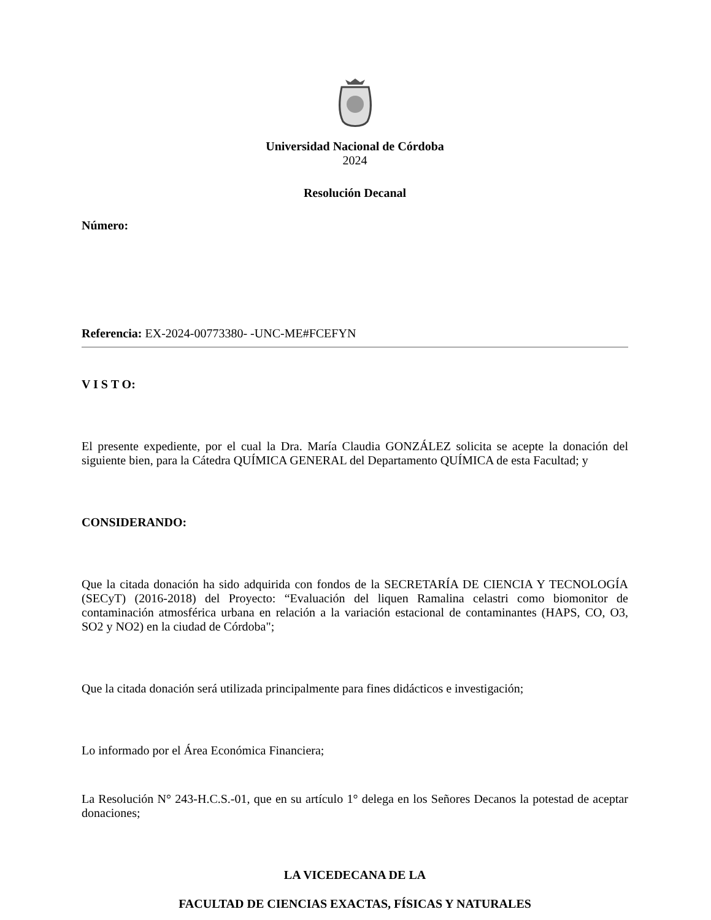Universidad Nacional de Córdoba
2024
Resolución Decanal
Número:
Referencia: EX-2024-00773380- -UNC-ME#FCEFYN
V I S T O:
El presente expediente, por el cual la Dra. María Claudia GONZÁLEZ solicita se acepte la donación del siguiente bien, para la Cátedra QUÍMICA GENERAL del Departamento QUÍMICA de esta Facultad; y
CONSIDERANDO:
Que la citada donación ha sido adquirida con fondos de la SECRETARÍA DE CIENCIA Y TECNOLOGÍA (SECyT) (2016-2018) del Proyecto: “Evaluación del liquen Ramalina celastri como biomonitor de contaminación atmosférica urbana en relación a la variación estacional de contaminantes (HAPS, CO, O3, SO2 y NO2) en la ciudad de Córdoba";
Que la citada donación será utilizada principalmente para fines didácticos e investigación;
Lo informado por el Área Económica Financiera;
La Resolución N° 243-H.C.S.-01, que en su artículo 1° delega en los Señores Decanos la potestad de aceptar donaciones;
LA VICEDECANA DE LA
FACULTAD DE CIENCIAS EXACTAS, FÍSICAS Y NATURALES